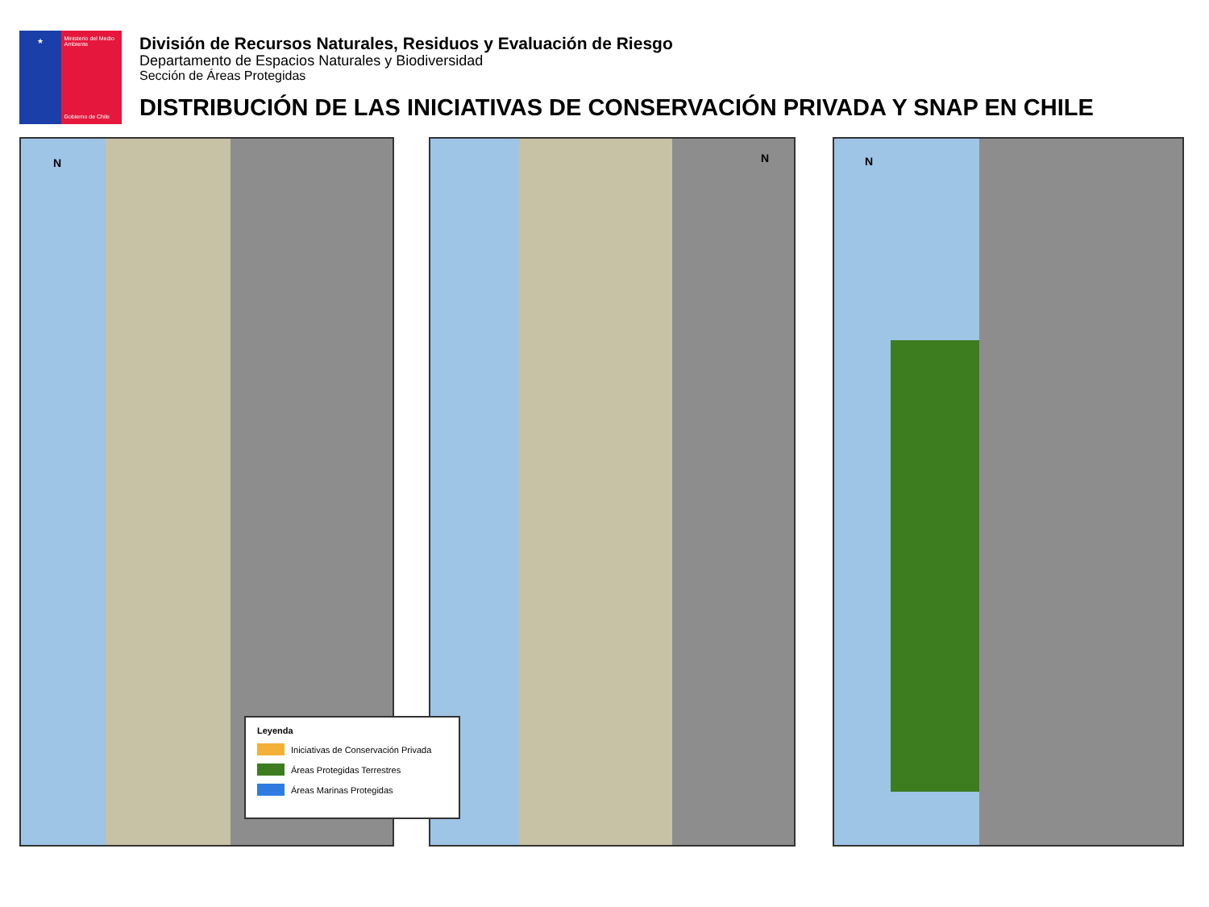★
Ministerio del Medio Ambiente
Gobierno de Chile
División de Recursos Naturales, Residuos y Evaluación de Riesgo
Departamento de Espacios Naturales y Biodiversidad
Sección de Áreas Protegidas
DISTRIBUCIÓN DE LAS INICIATIVAS DE CONSERVACIÓN PRIVADA Y SNAP EN CHILE
N N N
Leyenda
Iniciativas de Conservación Privada
Áreas Protegidas Terrestres
Áreas Marinas Protegidas